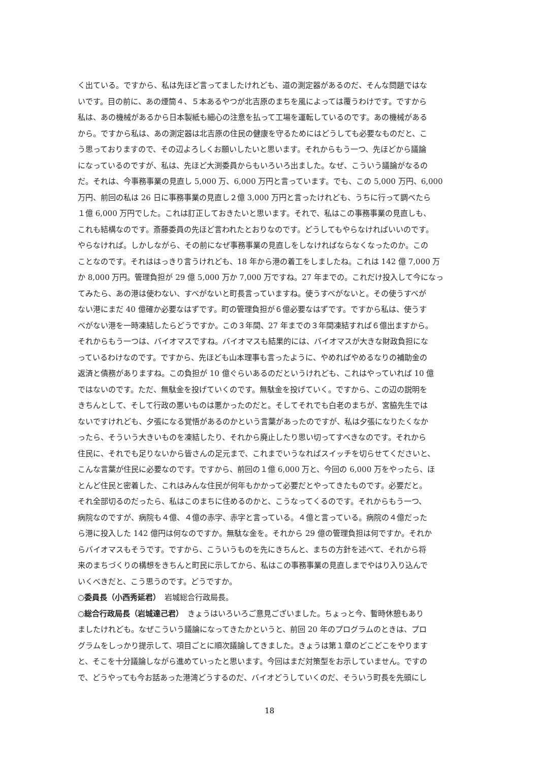く出ている。ですから、私は先ほど言ってましたけれども、道の測定器があるのだ、そんな問題ではな
いです。目の前に、あの煙筒４、５本あるやつが北吉原のまちを風によっては覆うわけです。ですから
私は、あの機械があるから日本製紙も細心の注意を払って工場を運転しているのです。あの機械がある
から。ですから私は、あの測定器は北吉原の住民の健康を守るためにはどうしても必要なものだと、こ
う思っておりますので、その辺よろしくお願いしたいと思います。それからもう一つ、先ほどから議論
になっているのですが、私は、先ほど大渕委員からもいろいろ出ました。なぜ、こういう議論がなるの
だ。それは、今事務事業の見直し 5,000 万、6,000 万円と言っています。でも、この 5,000 万円、6,000
万円、前回の私は 26 日に事務事業の見直し２億 3,000 万円と言ったけれども、うちに行って調べたら
１億 6,000 万円でした。これは訂正しておきたいと思います。それで、私はこの事務事業の見直しも、
これも結構なのです。斎藤委員の先ほど言われたとおりなのです。どうしてもやらなければいいのです。
やらなければ。しかしながら、その前になぜ事務事業の見直しをしなければならなくなったのか。この
ことなのです。それははっきり言うけれども、18 年から港の着工をしましたね。これは 142 億 7,000 万
か 8,000 万円。管理負担が 29 億 5,000 万か 7,000 万ですね。27 年までの。これだけ投入して今になっ
てみたら、あの港は使わない、すべがないと町長言っていますね。使うすべがないと。その使うすべが
ない港にまだ 40 億確か必要なはずです。町の管理負担が６億必要なはずです。ですから私は、使うす
べがない港を一時凍結したらどうですか。この３年間、27 年までの３年間凍結すれば６億出ますから。
それからもう一つは、バイオマスですね。バイオマスも結果的には、バイオマスが大きな財政負担にな
っているわけなのです。ですから、先ほども山本理事も言ったように、やめればやめるなりの補助金の
返済と債務がありますね。この負担が 10 億ぐらいあるのだというけれども、これはやっていれば 10 億
ではないのです。ただ、無駄金を投げていくのです。無駄金を投げていく。ですから、この辺の説明を
きちんとして、そして行政の悪いものは悪かったのだと。そしてそれでも白老のまちが、宮脇先生では
ないですけれども、夕張になる覚悟があるのかという言葉があったのですが、私は夕張になりたくなか
ったら、そういう大きいものを凍結したり、それから廃止したり思い切ってすべきなのです。それから
住民に、それでも足りないから皆さんの足元まで、これまでいうなればスイッチを切らせてくださいと、
こんな言葉が住民に必要なのです。ですから、前回の１億 6,000 万と、今回の 6,000 万をやったら、ほ
とんど住民と密着した、これはみんな住民が何年もかかって必要だとやってきたものです。必要だと。
それ全部切るのだったら、私はこのまちに住めるのかと、こうなってくるのです。それからもう一つ、
病院なのですが、病院も４億、４億の赤字、赤字と言っている。４億と言っている。病院の４億だった
ら港に投入した 142 億円は何なのですか。無駄な金を。それから 29 億の管理負担は何ですか。それか
らバイオマスもそうです。ですから、こういうものを先にきちんと、まちの方針を述べて、それから将
来のまちづくりの構想をきちんと町民に示してから、私はこの事務事業の見直しまでやはり入り込んで
いくべきだと、こう思うのです。どうですか。
○委員長（小西秀延君）　岩城総合行政局長。
○総合行政局長（岩城達己君）　きょうはいろいろご意見ございました。ちょっと今、暫時休憩もあり
ましたけれども。なぜこういう議論になってきたかというと、前回 20 年のプログラムのときは、プロ
グラムをしっかり提示して、項目ごとに順次議論してきました。きょうは第１章のどこどこをやります
と、そこを十分議論しながら進めていったと思います。今回はまだ対策型をお示していません。ですの
で、どうやっても今お話あった港湾どうするのだ、バイオどうしていくのだ、そういう町長を先頭にし
18